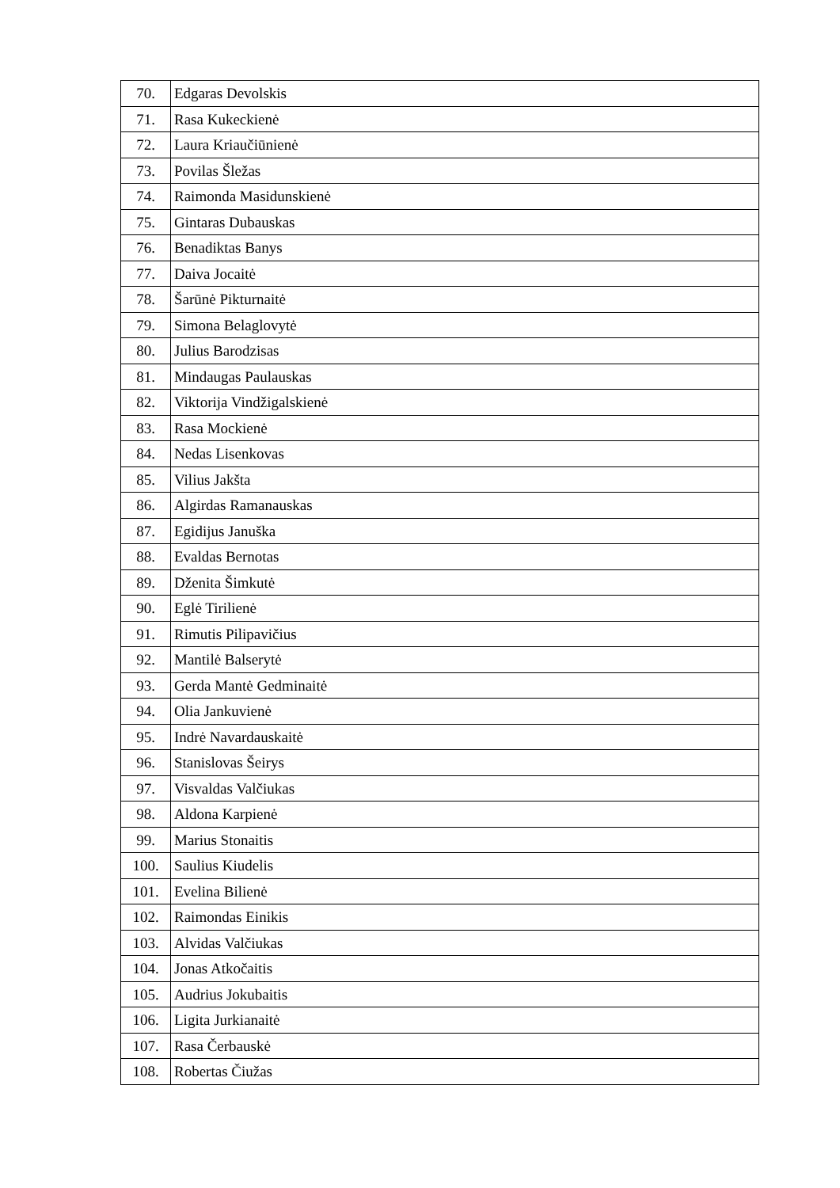| 70. | Edgaras Devolskis |
| 71. | Rasa Kukeckienė |
| 72. | Laura Kriaučiūnienė |
| 73. | Povilas Šležas |
| 74. | Raimonda Masidunskienė |
| 75. | Gintaras Dubauskas |
| 76. | Benadiktas Banys |
| 77. | Daiva Jocaitė |
| 78. | Šarūnė Pikturnaitė |
| 79. | Simona Belaglovytė |
| 80. | Julius Barodzisas |
| 81. | Mindaugas Paulauskas |
| 82. | Viktorija Vindžigalskienė |
| 83. | Rasa Mockienė |
| 84. | Nedas Lisenkovas |
| 85. | Vilius Jakšta |
| 86. | Algirdas Ramanauskas |
| 87. | Egidijus Januška |
| 88. | Evaldas Bernotas |
| 89. | Dženita Šimkutė |
| 90. | Eglė Tirilienė |
| 91. | Rimutis Pilipavičius |
| 92. | Mantilė Balserytė |
| 93. | Gerda Mantė Gedminaitė |
| 94. | Olia Jankuvienė |
| 95. | Indrė Navardauskaitė |
| 96. | Stanislovas Šeirys |
| 97. | Visvaldas Valčiukas |
| 98. | Aldona Karpienė |
| 99. | Marius Stonaitis |
| 100. | Saulius Kiudelis |
| 101. | Evelina Bilienė |
| 102. | Raimondas Einikis |
| 103. | Alvidas Valčiukas |
| 104. | Jonas Atkočaitis |
| 105. | Audrius Jokubaitis |
| 106. | Ligita Jurkianaitė |
| 107. | Rasa Čerbauskė |
| 108. | Robertas Čiužas |